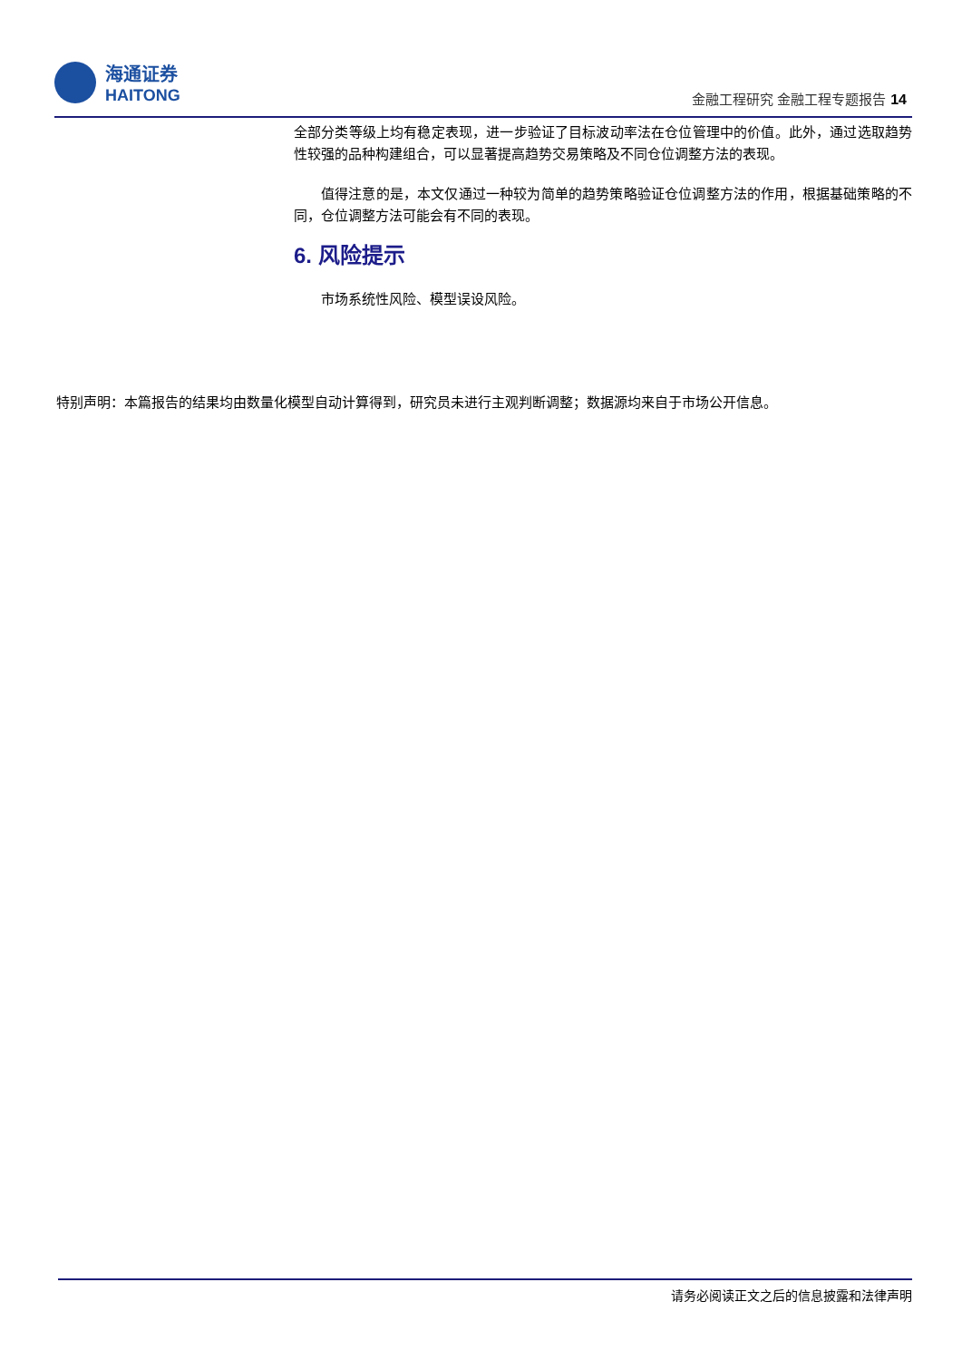海通证券
HAITONG
金融工程研究 金融工程专题报告 14
全部分类等级上均有稳定表现，进一步验证了目标波动率法在仓位管理中的价值。此外，通过选取趋势性较强的品种构建组合，可以显著提高趋势交易策略及不同仓位调整方法的表现。
值得注意的是，本文仅通过一种较为简单的趋势策略验证仓位调整方法的作用，根据基础策略的不同，仓位调整方法可能会有不同的表现。
6. 风险提示
市场系统性风险、模型误设风险。
特别声明：本篇报告的结果均由数量化模型自动计算得到，研究员未进行主观判断调整；数据源均来自于市场公开信息。
请务必阅读正文之后的信息披露和法律声明